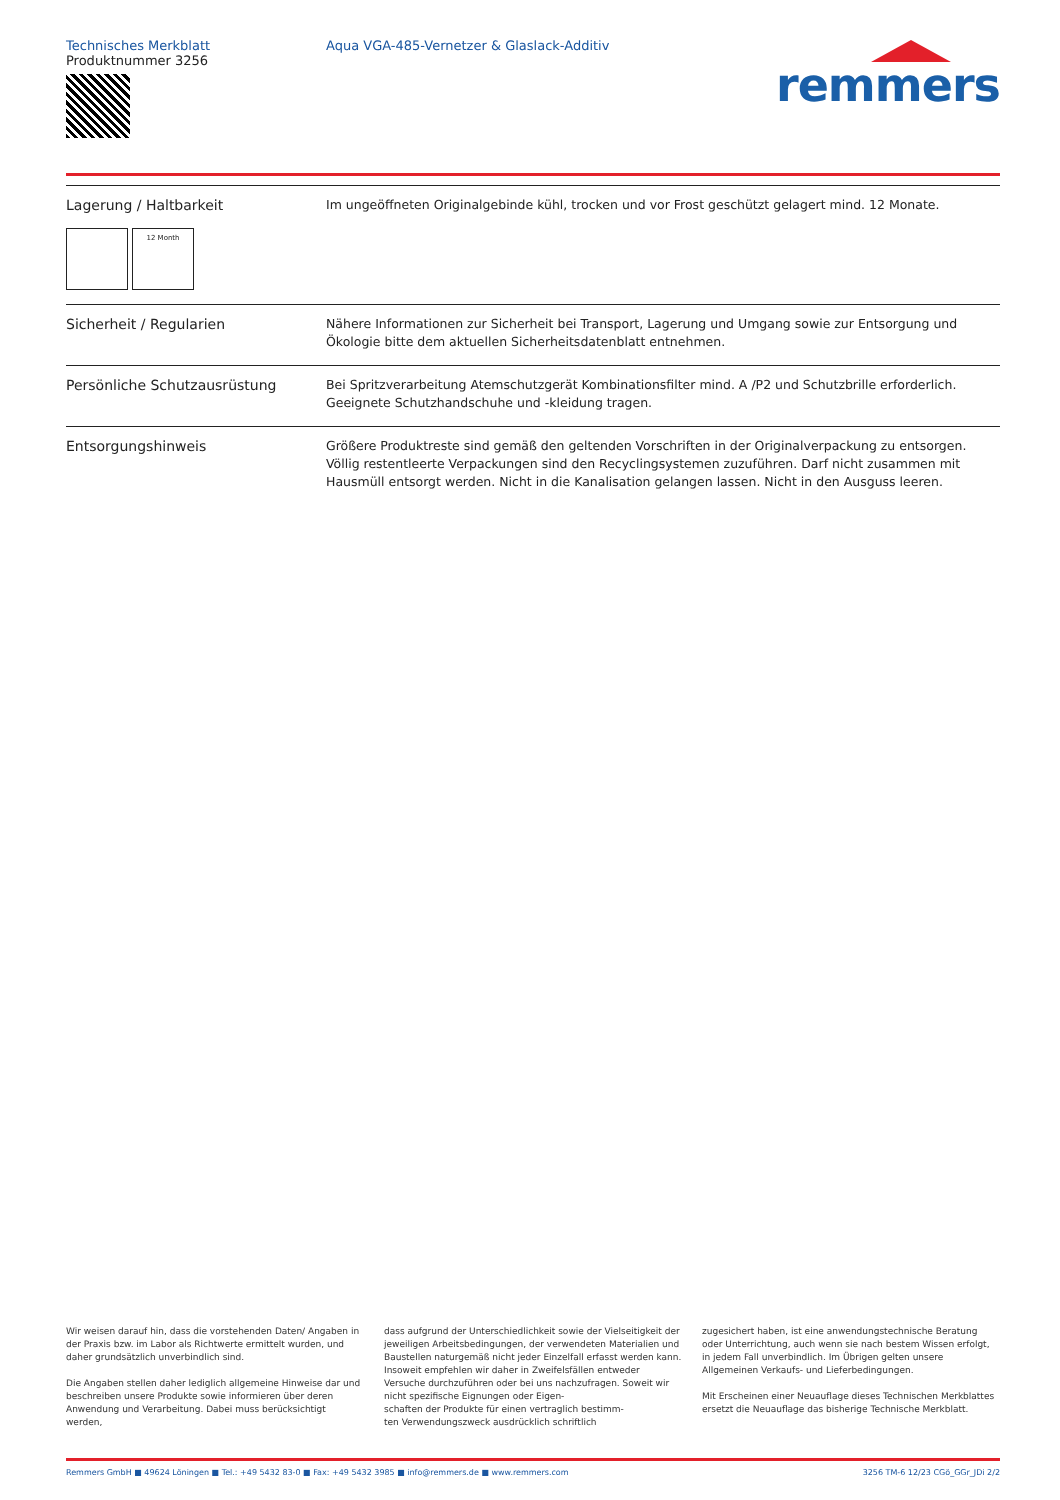Technisches Merkblatt
Produktnummer 3256
Aqua VGA-485-Vernetzer & Glaslack-Additiv
remmers
| Lagerung / Haltbarkeit 12 Month | Im ungeöffneten Originalgebinde kühl, trocken und vor Frost geschützt gelagert mind. 12 Monate. |
| Sicherheit / Regularien | Nähere Informationen zur Sicherheit bei Transport, Lagerung und Umgang sowie zur Entsorgung und Ökologie bitte dem aktuellen Sicherheitsdatenblatt entnehmen. |
| Persönliche Schutzausrüstung | Bei Spritzverarbeitung Atemschutzgerät Kombinationsfilter mind. A /P2 und Schutzbrille erforderlich. Geeignete Schutzhandschuhe und -kleidung tragen. |
| Entsorgungshinweis | Größere Produktreste sind gemäß den geltenden Vorschriften in der Originalverpackung zu entsorgen. Völlig restentleerte Verpackungen sind den Recyclingsystemen zuzuführen. Darf nicht zusammen mit Hausmüll entsorgt werden. Nicht in die Kanalisation gelangen lassen. Nicht in den Ausguss leeren. |
Wir weisen darauf hin, dass die vorstehenden Daten/ Angaben in der Praxis bzw. im Labor als Richtwerte ermittelt wurden, und daher grundsätzlich unverbindlich sind.
Die Angaben stellen daher lediglich allgemeine Hinweise dar und beschreiben unsere Produkte sowie informieren über deren Anwendung und Verarbeitung. Dabei muss berücksichtigt werden,
dass aufgrund der Unterschiedlichkeit sowie der Vielseitigkeit der jeweiligen Arbeitsbedingungen, der verwendeten Materialien und Baustellen naturgemäß nicht jeder Einzelfall erfasst werden kann. Insoweit empfehlen wir daher in Zweifelsfällen entweder Versuche durchzuführen oder bei uns nachzufragen. Soweit wir nicht spezifische Eignungen oder Eigen-
schaften der Produkte für einen vertraglich bestimm-
ten Verwendungszweck ausdrücklich schriftlich
zugesichert haben, ist eine anwendungstechnische Beratung oder Unterrichtung, auch wenn sie nach bestem Wissen erfolgt, in jedem Fall unverbindlich. Im Übrigen gelten unsere Allgemeinen Verkaufs- und Lieferbedingungen.
Mit Erscheinen einer Neuauflage dieses Technischen Merkblattes ersetzt die Neuauflage das bisherige Technische Merkblatt.
Remmers GmbH ■ 49624 Löningen ■ Tel.: +49 5432 83-0 ■ Fax: +49 5432 3985 ■ info@remmers.de ■ www.remmers.com 3256 TM-6 12/23 CGö_GGr_JDi 2/2